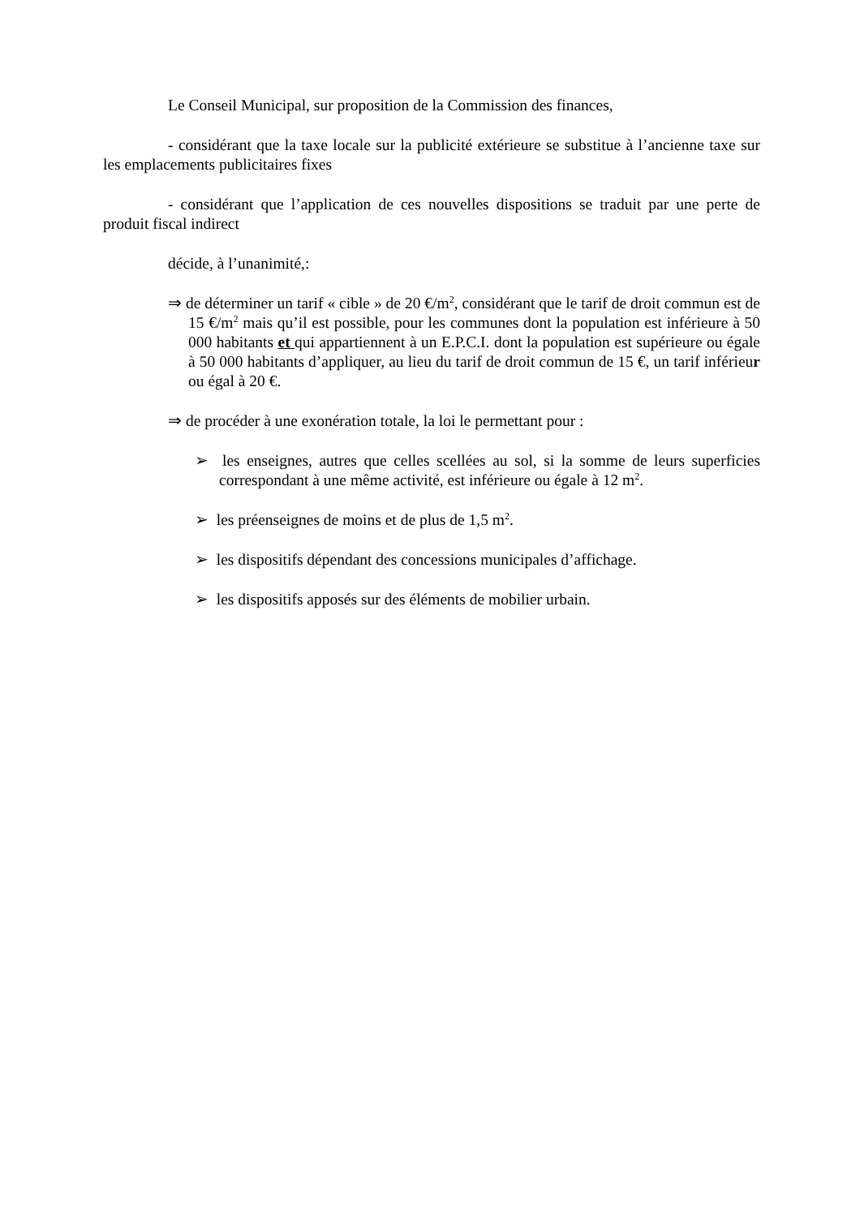Le Conseil Municipal, sur proposition de la Commission des finances,
- considérant que la taxe locale sur la publicité extérieure se substitue à l’ancienne taxe sur les emplacements publicitaires fixes
- considérant que l’application de ces nouvelles dispositions se traduit par une perte de produit fiscal indirect
décide, à l’unanimité,:
⇒ de déterminer un tarif « cible » de 20 €/m<sup>2</sup>, considérant que le tarif de droit commun est de 15 €/m<sup>2</sup> mais qu’il est possible, pour les communes dont la population est inférieure à 50 000 habitants et qui appartiennent à un E.P.C.I. dont la population est supérieure ou égale à 50 000 habitants d’appliquer, au lieu du tarif de droit commun de 15 €, un tarif inférieur ou égal à 20 €.
⇒ de procéder à une exonération totale, la loi le permettant pour :
➢ les enseignes, autres que celles scellées au sol, si la somme de leurs superficies correspondant à une même activité, est inférieure ou égale à 12 m<sup>2</sup>.
➢ les préenseignes de moins et de plus de 1,5 m<sup>2</sup>.
➢ les dispositifs dépendant des concessions municipales d’affichage.
➢ les dispositifs apposés sur des éléments de mobilier urbain.